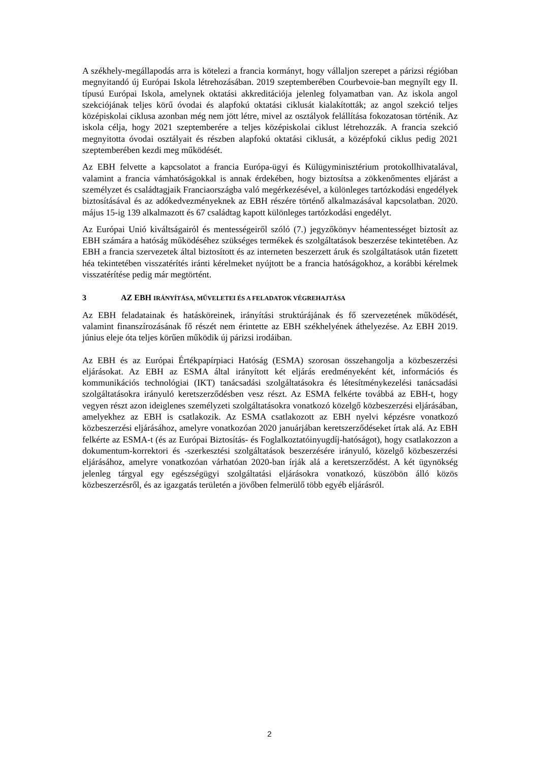A székhely-megállapodás arra is kötelezi a francia kormányt, hogy vállaljon szerepet a párizsi régióban megnyitandó új Európai Iskola létrehozásában. 2019 szeptemberében Courbevoie-ban megnyílt egy II. típusú Európai Iskola, amelynek oktatási akkreditációja jelenleg folyamatban van. Az iskola angol szekciójának teljes körű óvodai és alapfokú oktatási ciklusát kialakították; az angol szekció teljes középiskolai ciklusa azonban még nem jött létre, mivel az osztályok felállítása fokozatosan történik. Az iskola célja, hogy 2021 szeptemberére a teljes középiskolai ciklust létrehozzák. A francia szekció megnyitotta óvodai osztályait és részben alapfokú oktatási ciklusát, a középfokú ciklus pedig 2021 szeptemberében kezdi meg működését.
Az EBH felvette a kapcsolatot a francia Európa-ügyi és Külügyminisztérium protokollhivatalával, valamint a francia vámhatóságokkal is annak érdekében, hogy biztosítsa a zökkenőmentes eljárást a személyzet és családtagjaik Franciaországba való megérkezésével, a különleges tartózkodási engedélyek biztosításával és az adókedvezményeknek az EBH részére történő alkalmazásával kapcsolatban. 2020. május 15-ig 139 alkalmazott és 67 családtag kapott különleges tartózkodási engedélyt.
Az Európai Unió kiváltságairól és mentességeiről szóló (7.) jegyzőkönyv héamentességet biztosít az EBH számára a hatóság működéséhez szükséges termékek és szolgáltatások beszerzése tekintetében. Az EBH a francia szervezetek által biztosított és az interneten beszerzett áruk és szolgáltatások után fizetett héa tekintetében visszatérítés iránti kérelmeket nyújtott be a francia hatóságokhoz, a korábbi kérelmek visszatérítése pedig már megtörtént.
3 AZ EBH IRÁNYÍTÁSA, MŰVELETEI ÉS A FELADATOK VÉGREHAJTÁSA
Az EBH feladatainak és hatásköreinek, irányítási struktúrájának és fő szervezetének működését, valamint finanszírozásának fő részét nem érintette az EBH székhelyének áthelyezése. Az EBH 2019. június eleje óta teljes körűen működik új párizsi irodáiban.
Az EBH és az Európai Értékpapírpiaci Hatóság (ESMA) szorosan összehangolja a közbeszerzési eljárásokat. Az EBH az ESMA által irányított két eljárás eredményeként két, információs és kommunikációs technológiai (IKT) tanácsadási szolgáltatásokra és létesítménykezelési tanácsadási szolgáltatásokra irányuló keretszerződésben vesz részt. Az ESMA felkérte továbbá az EBH-t, hogy vegyen részt azon ideiglenes személyzeti szolgáltatásokra vonatkozó közelgő közbeszerzési eljárásában, amelyekhez az EBH is csatlakozik. Az ESMA csatlakozott az EBH nyelvi képzésre vonatkozó közbeszerzési eljárásához, amelyre vonatkozóan 2020 januárjában keretszerződéseket írtak alá. Az EBH felkérte az ESMA-t (és az Európai Biztosítás- és Foglalkoztatóinyugdíj-hatóságot), hogy csatlakozzon a dokumentum-korrektori és -szerkesztési szolgáltatások beszerzésére irányuló, közelgő közbeszerzési eljárásához, amelyre vonatkozóan várhatóan 2020-ban írják alá a keretszerződést. A két ügynökség jelenleg tárgyal egy egészségügyi szolgáltatási eljárásokra vonatkozó, küszöbön álló közös közbeszerzésről, és az igazgatás területén a jövőben felmerülő több egyéb eljárásról.
2